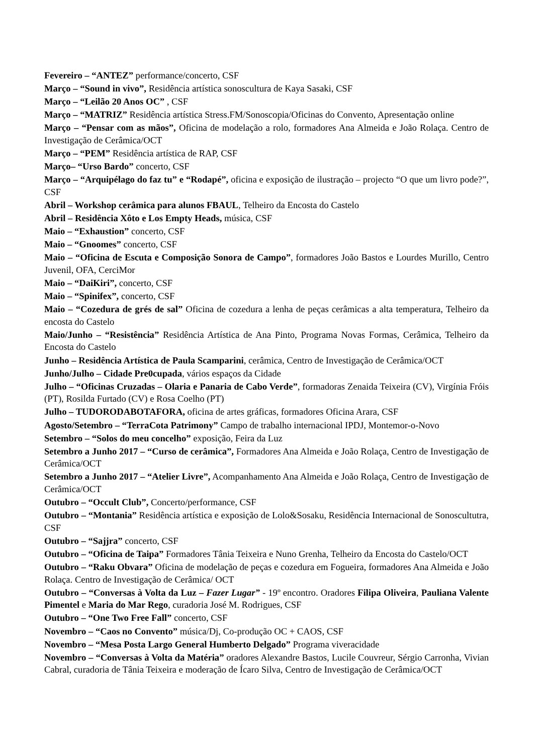Fevereiro – “ANTEZ” performance/concerto, CSF
Março – “Sound in vivo”, Residência artística sonoscultura de Kaya Sasaki, CSF
Março – “Leilão 20 Anos OC” , CSF
Março – “MATRIZ” Residência artística Stress.FM/Sonoscopia/Oficinas do Convento, Apresentação online
Março – “Pensar com as mãos”, Oficina de modelação a rolo, formadores Ana Almeida e João Rolaça. Centro de Investigação de Cerâmica/OCT
Março – “PEM” Residência artística de RAP, CSF
Março– “Urso Bardo” concerto, CSF
Março – “Arquipélago do faz tu” e “Rodapé”, oficina e exposição de ilustração – projecto “O que um livro pode?”, CSF
Abril – Workshop cerâmica para alunos FBAUL, Telheiro da Encosta do Castelo
Abril – Residência Xôto e Los Empty Heads, música, CSF
Maio – “Exhaustion” concerto, CSF
Maio – “Gnoomes” concerto, CSF
Maio – “Oficina de Escuta e Composição Sonora de Campo”, formadores João Bastos e Lourdes Murillo, Centro Juvenil, OFA, CerciMor
Maio – “DaiKiri”, concerto, CSF
Maio – “Spinifex”, concerto, CSF
Maio – “Cozedura de grés de sal” Oficina de cozedura a lenha de peças cerâmicas a alta temperatura, Telheiro da encosta do Castelo
Maio/Junho – “Resistência” Residência Artística de Ana Pinto, Programa Novas Formas, Cerâmica, Telheiro da Encosta do Castelo
Junho – Residência Artística de Paula Scamparini, cerâmica, Centro de Investigação de Cerâmica/OCT
Junho/Julho – Cidade Pre0cupada, vários espaços da Cidade
Julho – “Oficinas Cruzadas – Olaria e Panaria de Cabo Verde”, formadoras Zenaida Teixeira (CV), Virgínia Fróis (PT), Rosilda Furtado (CV) e Rosa Coelho (PT)
Julho – TUDORODABOTAFORA, oficina de artes gráficas, formadores Oficina Arara, CSF
Agosto/Setembro – “TerraCota Patrimony” Campo de trabalho internacional IPDJ, Montemor-o-Novo
Setembro – “Solos do meu concelho” exposição, Feira da Luz
Setembro a Junho 2017 – “Curso de cerâmica”, Formadores Ana Almeida e João Rolaça, Centro de Investigação de Cerâmica/OCT
Setembro a Junho 2017 – “Atelier Livre”, Acompanhamento Ana Almeida e João Rolaça, Centro de Investigação de Cerâmica/OCT
Outubro – “Occult Club”, Concerto/performance, CSF
Outubro – “Montania” Residência artística e exposição de Lolo&Sosaku, Residência Internacional de Sonoscultutra, CSF
Outubro – “Sajjra” concerto, CSF
Outubro – “Oficina de Taipa” Formadores Tânia Teixeira e Nuno Grenha, Telheiro da Encosta do Castelo/OCT
Outubro – “Raku Obvara” Oficina de modelação de peças e cozedura em Fogueira, formadores Ana Almeida e João Rolaça. Centro de Investigação de Cerâmica/ OCT
Outubro – “Conversas à Volta da Luz – Fazer Lugar” - 19º encontro. Oradores Filipa Oliveira, Pauliana Valente Pimentel e Maria do Mar Rego, curadoria José M. Rodrigues, CSF
Outubro – “One Two Free Fall” concerto, CSF
Novembro – “Caos no Convento” música/Dj, Co-produção OC + CAOS, CSF
Novembro – “Mesa Posta Largo General Humberto Delgado” Programa viveracidade
Novembro – “Conversas à Volta da Matéria” oradores Alexandre Bastos, Lucile Couvreur, Sérgio Carronha, Vivian Cabral, curadoria de Tânia Teixeira e moderação de Ícaro Silva, Centro de Investigação de Cerâmica/OCT